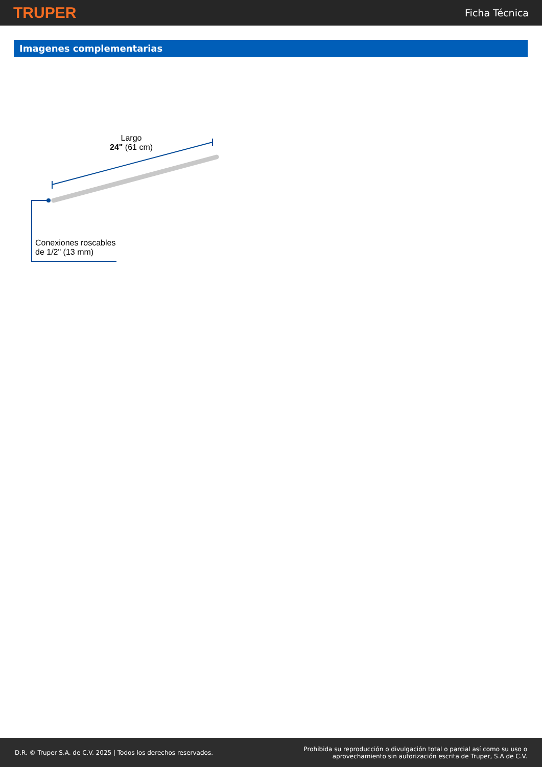TRUPER Ficha Técnica
Imagenes complementarias
Largo
24" (61 cm)
Conexiones roscables
de 1/2" (13 mm)
D.R. © Truper S.A. de C.V. 2025 | Todos los derechos reservados. Prohibida su reproducción o divulgación total o parcial así como su uso o
aprovechamiento sin autorización escrita de Truper, S.A de C.V.